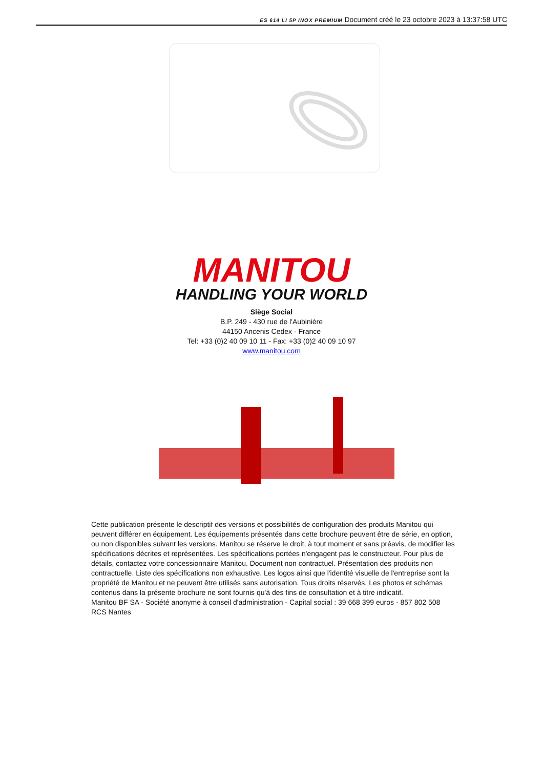ES 614 LI 5P INOX PREMIUM Document créé le 23 octobre 2023 à 13:37:58 UTC
MANITOU
HANDLING YOUR WORLD
Siège Social
B.P. 249 - 430 rue de l'Aubinière
44150 Ancenis Cedex - France
Tel: +33 (0)2 40 09 10 11 - Fax: +33 (0)2 40 09 10 97
www.manitou.com
Cette publication présente le descriptif des versions et possibilités de configuration des produits Manitou qui peuvent différer en équipement. Les équipements présentés dans cette brochure peuvent être de série, en option, ou non disponibles suivant les versions. Manitou se réserve le droit, à tout moment et sans préavis, de modifier les spécifications décrites et représentées. Les spécifications portées n'engagent pas le constructeur. Pour plus de détails, contactez votre concessionnaire Manitou. Document non contractuel. Présentation des produits non contractuelle. Liste des spécifications non exhaustive. Les logos ainsi que l'identité visuelle de l'entreprise sont la propriété de Manitou et ne peuvent être utilisés sans autorisation. Tous droits réservés. Les photos et schémas contenus dans la présente brochure ne sont fournis qu'à des fins de consultation et à titre indicatif.
Manitou BF SA - Société anonyme à conseil d'administration - Capital social : 39 668 399 euros - 857 802 508 RCS Nantes